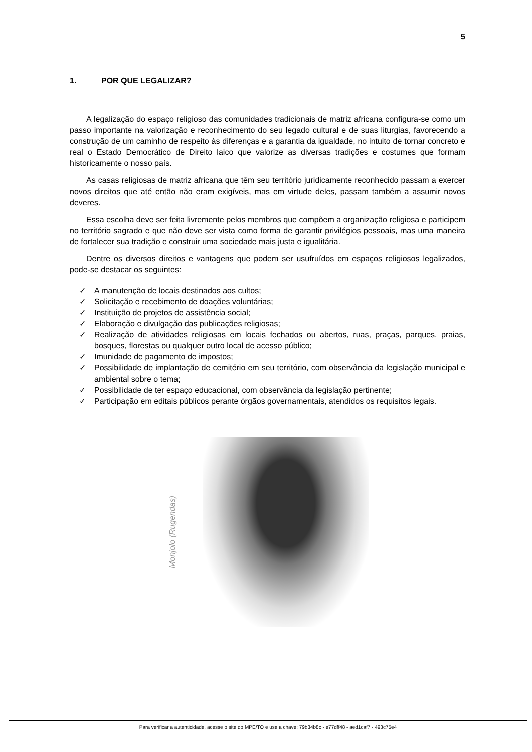5
1. POR QUE LEGALIZAR?
A legalização do espaço religioso das comunidades tradicionais de matriz africana configura-se como um passo importante na valorização e reconhecimento do seu legado cultural e de suas liturgias, favorecendo a construção de um caminho de respeito às diferenças e a garantia da igualdade, no intuito de tornar concreto e real o Estado Democrático de Direito laico que valorize as diversas tradições e costumes que formam historicamente o nosso país.
As casas religiosas de matriz africana que têm seu território juridicamente reconhecido passam a exercer novos direitos que até então não eram exigíveis, mas em virtude deles, passam também a assumir novos deveres.
Essa escolha deve ser feita livremente pelos membros que compõem a organização religiosa e participem no território sagrado e que não deve ser vista como forma de garantir privilégios pessoais, mas uma maneira de fortalecer sua tradição e construir uma sociedade mais justa e igualitária.
Dentre os diversos direitos e vantagens que podem ser usufruídos em espaços religiosos legalizados, pode-se destacar os seguintes:
✓ A manutenção de locais destinados aos cultos;
✓ Solicitação e recebimento de doações voluntárias;
✓ Instituição de projetos de assistência social;
✓ Elaboração e divulgação das publicações religiosas;
✓ Realização de atividades religiosas em locais fechados ou abertos, ruas, praças, parques, praias, bosques, florestas ou qualquer outro local de acesso público;
✓ Imunidade de pagamento de impostos;
✓ Possibilidade de implantação de cemitério em seu território, com observância da legislação municipal e ambiental sobre o tema;
✓ Possibilidade de ter espaço educacional, com observância da legislação pertinente;
✓ Participação em editais públicos perante órgãos governamentais, atendidos os requisitos legais.
Monjolo (Rugendas)
Para verificar a autenticidade, acesse o site do MPE/TO e use a chave: 79b34b8c - e77dff48 - aed1caf7 - 493c75e4